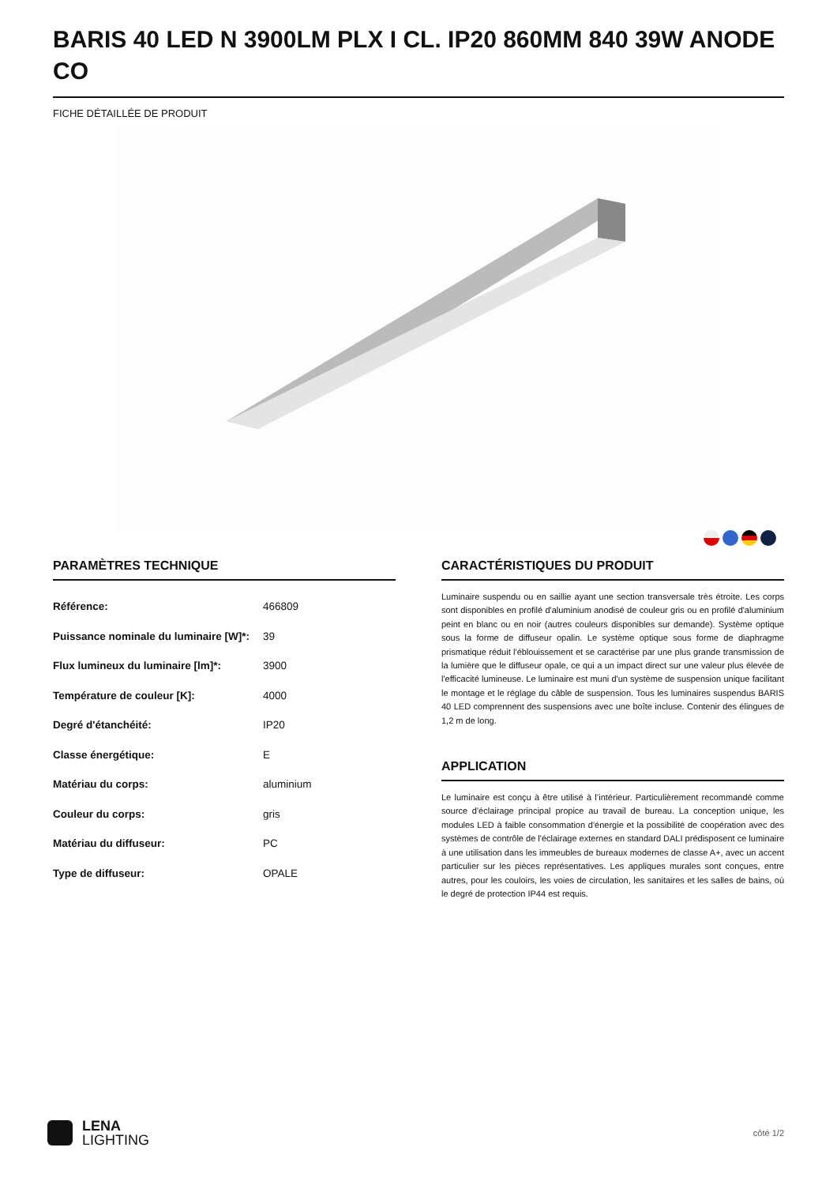BARIS 40 LED N 3900LM PLX I CL. IP20 860MM 840 39W ANODE CO
FICHE DÉTAILLÉE DE PRODUIT
PARAMÈTRES TECHNIQUE
| Référence: | 466809 |
| Puissance nominale du luminaire [W]*: | 39 |
| Flux lumineux du luminaire [lm]*: | 3900 |
| Température de couleur [K]: | 4000 |
| Degré d'étanchéité: | IP20 |
| Classe énergétique: | E |
| Matériau du corps: | aluminium |
| Couleur du corps: | gris |
| Matériau du diffuseur: | PC |
| Type de diffuseur: | OPALE |
CARACTÉRISTIQUES DU PRODUIT
Luminaire suspendu ou en saillie ayant une section transversale très étroite. Les corps sont disponibles en profilé d'aluminium anodisé de couleur gris ou en profilé d'aluminium peint en blanc ou en noir (autres couleurs disponibles sur demande). Système optique sous la forme de diffuseur opalin. Le système optique sous forme de diaphragme prismatique réduit l'éblouissement et se caractérise par une plus grande transmission de la lumière que le diffuseur opale, ce qui a un impact direct sur une valeur plus élevée de l'efficacité lumineuse. Le luminaire est muni d'un système de suspension unique facilitant le montage et le réglage du câble de suspension. Tous les luminaires suspendus BARIS 40 LED comprennent des suspensions avec une boîte incluse. Contenir des élingues de 1,2 m de long.
APPLICATION
Le luminaire est conçu à être utilisé à l’intérieur. Particulièrement recommandé comme source d'éclairage principal propice au travail de bureau. La conception unique, les modules LED à faible consommation d'énergie et la possibilité de coopération avec des systèmes de contrôle de l'éclairage externes en standard DALI prédisposent ce luminaire à une utilisation dans les immeubles de bureaux modernes de classe A+, avec un accent particulier sur les pièces représentatives. Les appliques murales sont conçues, entre autres, pour les couloirs, les voies de circulation, les sanitaires et les salles de bains, où le degré de protection IP44 est requis.
LENA
LIGHTING
côté 1/2